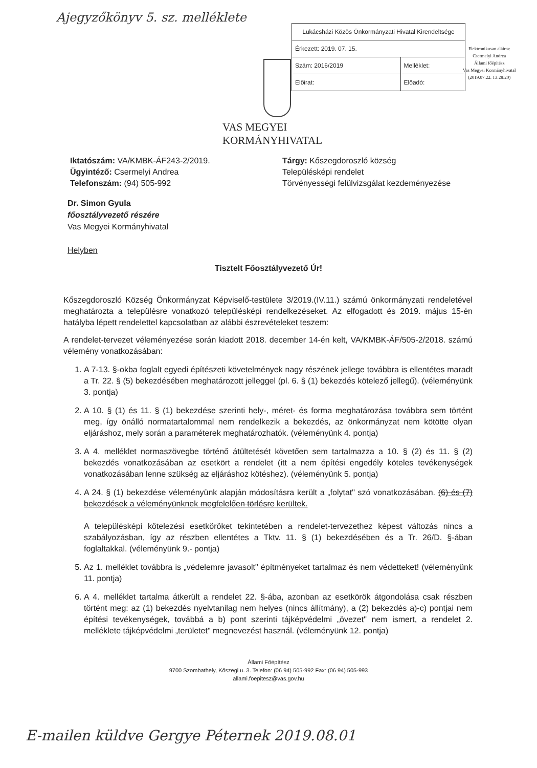Ajegyzőkönyv 5. sz. melléklete
| Lukácsházi Közös Önkormányzati Hivatal Kirendeltsége | |
| Érkezett: 2019. 07. 15. | |
| Szám: 2016/2019 | Melléklet: |
| Előirat: | Előadó: |
Elektronikusan aláírta:
Csermelyi Andrea
Állami főépítész
Vas Megyei Kormányhivatal
(2019.07.22. 13:28:20)
VAS MEGYEI
KORMÁNYHIVATAL
Iktatószám: VA/KMBK-ÁF243-2/2019.
Ügyintéző: Csermelyi Andrea
Telefonszám: (94) 505-992
Tárgy: Kőszegdoroszló község
Településképi rendelet
Törvényességi felülvizsgálat kezdeményezése
Dr. Simon Gyula
főosztályvezető részére
Vas Megyei Kormányhivatal
Helyben
Tisztelt Főosztályvezető Úr!
Kőszegdoroszló Község Önkormányzat Képviselő-testülete 3/2019.(IV.11.) számú önkormányzati rendeletével meghatározta a településre vonatkozó településképi rendelkezéseket. Az elfogadott és 2019. május 15-én hatályba lépett rendelettel kapcsolatban az alábbi észrevételeket teszem:
A rendelet-tervezet véleményezése során kiadott 2018. december 14-én kelt, VA/KMBK-ÁF/505-2/2018. számú vélemény vonatkozásában:
1. A 7-13. §-okba foglalt egyedi építészeti követelmények nagy részének jellege továbbra is ellentétes maradt a Tr. 22. § (5) bekezdésében meghatározott jelleggel (pl. 6. § (1) bekezdés kötelező jellegű). (véleményünk 3. pontja)
2. A 10. § (1) és 11. § (1) bekezdése szerinti hely-, méret- és forma meghatározása továbbra sem történt meg, így önálló normatartalommal nem rendelkezik a bekezdés, az önkormányzat nem kötötte olyan eljáráshoz, mely során a paraméterek meghatározhatók. (véleményünk 4. pontja)
3. A 4. melléklet normaszövegbe történő átültetését követően sem tartalmazza a 10. § (2) és 11. § (2) bekezdés vonatkozásában az esetkört a rendelet (itt a nem építési engedély köteles tevékenységek vonatkozásában lenne szükség az eljáráshoz kötéshez). (véleményünk 5. pontja)
4. A 24. § (1) bekezdése véleményünk alapján módosításra került a „folytat" szó vonatkozásában. (6) és (7) bekezdések a véleményünknek megfelelően törlésre kerültek.
A településképi kötelezési esetköröket tekintetében a rendelet-tervezethez képest változás nincs a szabályozásban, így az részben ellentétes a Tktv. 11. § (1) bekezdésében és a Tr. 26/D. §-ában foglaltakkal. (véleményünk 9.- pontja)
5. Az 1. melléklet továbbra is „védelemre javasolt" építményeket tartalmaz és nem védetteket! (véleményünk 11. pontja)
6. A 4. melléklet tartalma átkerült a rendelet 22. §-ába, azonban az esetkörök átgondolása csak részben történt meg: az (1) bekezdés nyelvtanilag nem helyes (nincs állítmány), a (2) bekezdés a)-c) pontjai nem építési tevékenységek, továbbá a b) pont szerinti tájképvédelmi „övezet" nem ismert, a rendelet 2. melléklete tájképvédelmi „területet" megnevezést használ. (véleményünk 12. pontja)
Állami Főépítész
9700 Szombathely, Kőszegi u. 3. Telefon: (06 94) 505-992 Fax: (06 94) 505-993
allami.foepitesz@vas.gov.hu
E-mailen küldve Gergye Péternek 2019.08.01